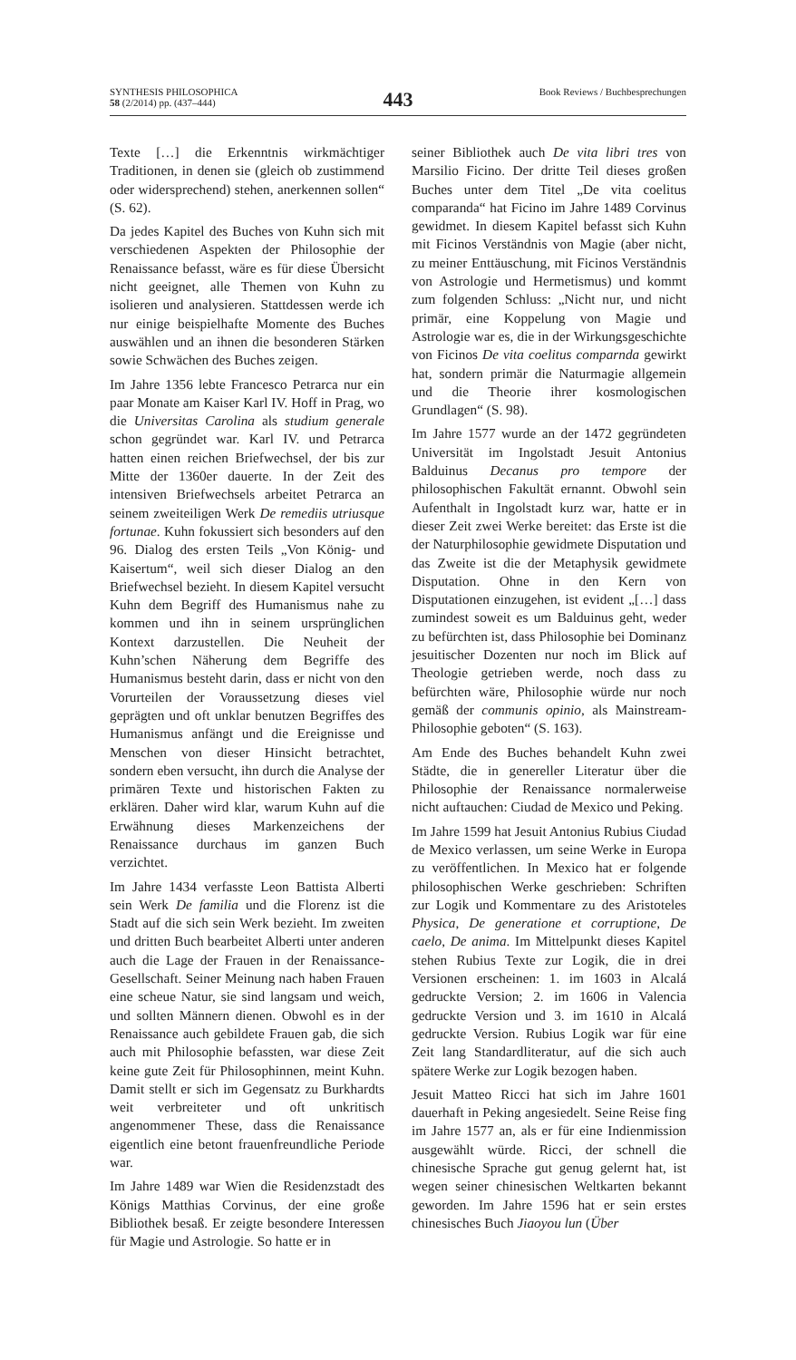SYNTHESIS PHILOSOPHICA
58 (2/2014) pp. (437–444)
443
Book Reviews / Buchbesprechungen
Texte […] die Erkenntnis wirkmächtiger Traditionen, in denen sie (gleich ob zustimmend oder widersprechend) stehen, anerkennen sollen“ (S. 62).
Da jedes Kapitel des Buches von Kuhn sich mit verschiedenen Aspekten der Philosophie der Renaissance befasst, wäre es für diese Übersicht nicht geeignet, alle Themen von Kuhn zu isolieren und analysieren. Stattdessen werde ich nur einige beispielhafte Momente des Buches auswählen und an ihnen die besonderen Stärken sowie Schwächen des Buches zeigen.
Im Jahre 1356 lebte Francesco Petrarca nur ein paar Monate am Kaiser Karl IV. Hoff in Prag, wo die Universitas Carolina als studium generale schon gegründet war. Karl IV. und Petrarca hatten einen reichen Briefwechsel, der bis zur Mitte der 1360er dauerte. In der Zeit des intensiven Briefwechsels arbeitet Petrarca an seinem zweiteiligen Werk De remediis utriusque fortunae. Kuhn fokussiert sich besonders auf den 96. Dialog des ersten Teils „Von König- und Kaisertum“, weil sich dieser Dialog an den Briefwechsel bezieht. In diesem Kapitel versucht Kuhn dem Begriff des Humanismus nahe zu kommen und ihn in seinem ursprünglichen Kontext darzustellen. Die Neuheit der Kuhn’schen Näherung dem Begriffe des Humanismus besteht darin, dass er nicht von den Vorurteilen der Voraussetzung dieses viel geprägten und oft unklar benutzen Begriffes des Humanismus anfängt und die Ereignisse und Menschen von dieser Hinsicht betrachtet, sondern eben versucht, ihn durch die Analyse der primären Texte und historischen Fakten zu erklären. Daher wird klar, warum Kuhn auf die Erwähnung dieses Markenzeichens der Renaissance durchaus im ganzen Buch verzichtet.
Im Jahre 1434 verfasste Leon Battista Alberti sein Werk De familia und die Florenz ist die Stadt auf die sich sein Werk bezieht. Im zweiten und dritten Buch bearbeitet Alberti unter anderen auch die Lage der Frauen in der Renaissance-Gesellschaft. Seiner Meinung nach haben Frauen eine scheue Natur, sie sind langsam und weich, und sollten Männern dienen. Obwohl es in der Renaissance auch gebildete Frauen gab, die sich auch mit Philosophie befassten, war diese Zeit keine gute Zeit für Philosophinnen, meint Kuhn. Damit stellt er sich im Gegensatz zu Burkhardts weit verbreiteter und oft unkritisch angenommener These, dass die Renaissance eigentlich eine betont frauenfreundliche Periode war.
Im Jahre 1489 war Wien die Residenzstadt des Königs Matthias Corvinus, der eine große Bibliothek besaß. Er zeigte besondere Interessen für Magie und Astrologie. So hatte er in
seiner Bibliothek auch De vita libri tres von Marsilio Ficino. Der dritte Teil dieses großen Buches unter dem Titel „De vita coelitus comparanda“ hat Ficino im Jahre 1489 Corvinus gewidmet. In diesem Kapitel befasst sich Kuhn mit Ficinos Verständnis von Magie (aber nicht, zu meiner Enttäuschung, mit Ficinos Verständnis von Astrologie und Hermetismus) und kommt zum folgenden Schluss: „Nicht nur, und nicht primär, eine Koppelung von Magie und Astrologie war es, die in der Wirkungsgeschichte von Ficinos De vita coelitus comparnda gewirkt hat, sondern primär die Naturmagie allgemein und die Theorie ihrer kosmologischen Grundlagen“ (S. 98).
Im Jahre 1577 wurde an der 1472 gegründeten Universität im Ingolstadt Jesuit Antonius Balduinus Decanus pro tempore der philosophischen Fakultät ernannt. Obwohl sein Aufenthalt in Ingolstadt kurz war, hatte er in dieser Zeit zwei Werke bereitet: das Erste ist die der Naturphilosophie gewidmete Disputation und das Zweite ist die der Metaphysik gewidmete Disputation. Ohne in den Kern von Disputationen einzugehen, ist evident „[…] dass zumindest soweit es um Balduinus geht, weder zu befürchten ist, dass Philosophie bei Dominanz jesuitischer Dozenten nur noch im Blick auf Theologie getrieben werde, noch dass zu befürchten wäre, Philosophie würde nur noch gemäß der communis opinio, als Mainstream-Philosophie geboten“ (S. 163).
Am Ende des Buches behandelt Kuhn zwei Städte, die in genereller Literatur über die Philosophie der Renaissance normalerweise nicht auftauchen: Ciudad de Mexico und Peking.
Im Jahre 1599 hat Jesuit Antonius Rubius Ciudad de Mexico verlassen, um seine Werke in Europa zu veröffentlichen. In Mexico hat er folgende philosophischen Werke geschrieben: Schriften zur Logik und Kommentare zu des Aristoteles Physica, De generatione et corruptione, De caelo, De anima. Im Mittelpunkt dieses Kapitel stehen Rubius Texte zur Logik, die in drei Versionen erscheinen: 1. im 1603 in Alcalá gedruckte Version; 2. im 1606 in Valencia gedruckte Version und 3. im 1610 in Alcalá gedruckte Version. Rubius Logik war für eine Zeit lang Standardliteratur, auf die sich auch spätere Werke zur Logik bezogen haben.
Jesuit Matteo Ricci hat sich im Jahre 1601 dauerhaft in Peking angesiedelt. Seine Reise fing im Jahre 1577 an, als er für eine Indienmission ausgewählt würde. Ricci, der schnell die chinesische Sprache gut genug gelernt hat, ist wegen seiner chinesischen Weltkarten bekannt geworden. Im Jahre 1596 hat er sein erstes chinesisches Buch Jiaoyou lun (Über